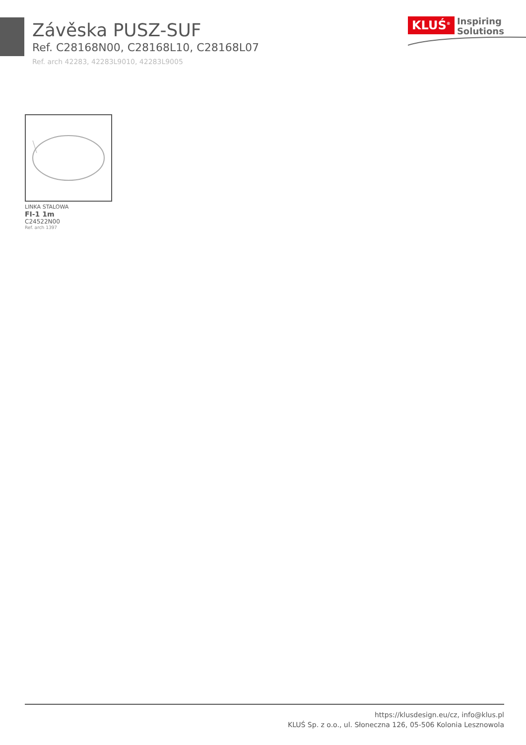Závěska PUSZ-SUF
Ref. C28168N00, C28168L10, C28168L07
Ref. arch 42283, 42283L9010, 42283L9005
KLUŚ<sup>®</sup> Inspiring
Solutions
LINKA STALOWA
FI-1 1m
C24522N00
Ref. arch 1397
https://klusdesign.eu/cz, info@klus.pl
KLUŚ Sp. z o.o., ul. Słoneczna 126, 05-506 Kolonia Lesznowola